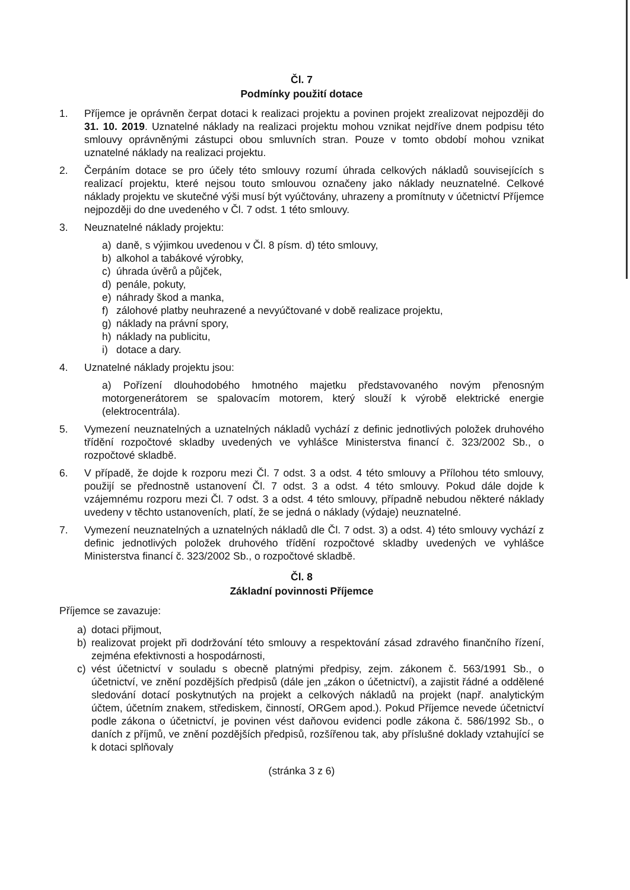Čl. 7
Podmínky použití dotace
1. Příjemce je oprávněn čerpat dotaci k realizaci projektu a povinen projekt zrealizovat nejpozději do 31. 10. 2019. Uznatelné náklady na realizaci projektu mohou vznikat nejdříve dnem podpisu této smlouvy oprávněnými zástupci obou smluvních stran. Pouze v tomto období mohou vznikat uznatelné náklady na realizaci projektu.
2. Čerpáním dotace se pro účely této smlouvy rozumí úhrada celkových nákladů souvisejících s realizací projektu, které nejsou touto smlouvou označeny jako náklady neuznatelné. Celkové náklady projektu ve skutečné výši musí být vyúčtovány, uhrazeny a promítnuty v účetnictví Příjemce nejpozději do dne uvedeného v Čl. 7 odst. 1 této smlouvy.
3. Neuznatelné náklady projektu:
a) daně, s výjimkou uvedenou v Čl. 8 písm. d) této smlouvy,
b) alkohol a tabákové výrobky,
c) úhrada úvěrů a půjček,
d) penále, pokuty,
e) náhrady škod a manka,
f) zálohové platby neuhrazené a nevyúčtované v době realizace projektu,
g) náklady na právní spory,
h) náklady na publicitu,
i) dotace a dary.
4. Uznatelné náklady projektu jsou:
a) Pořízení dlouhodobého hmotného majetku představovaného novým přenosným motorgenerátorem se spalovacím motorem, který slouží k výrobě elektrické energie (elektrocentrála).
5. Vymezení neuznatelných a uznatelných nákladů vychází z definic jednotlivých položek druhového třídění rozpočtové skladby uvedených ve vyhlášce Ministerstva financí č. 323/2002 Sb., o rozpočtové skladbě.
6. V případě, že dojde k rozporu mezi Čl. 7 odst. 3 a odst. 4 této smlouvy a Přílohou této smlouvy, použijí se přednostně ustanovení Čl. 7 odst. 3 a odst. 4 této smlouvy. Pokud dále dojde k vzájemnému rozporu mezi Čl. 7 odst. 3 a odst. 4 této smlouvy, případně nebudou některé náklady uvedeny v těchto ustanoveních, platí, že se jedná o náklady (výdaje) neuznatelné.
7. Vymezení neuznatelných a uznatelných nákladů dle Čl. 7 odst. 3) a odst. 4) této smlouvy vychází z definic jednotlivých položek druhového třídění rozpočtové skladby uvedených ve vyhlášce Ministerstva financí č. 323/2002 Sb., o rozpočtové skladbě.
Čl. 8
Základní povinnosti Příjemce
Příjemce se zavazuje:
a) dotaci přijmout,
b) realizovat projekt při dodržování této smlouvy a respektování zásad zdravého finančního řízení, zejména efektivnosti a hospodárnosti,
c) vést účetnictví v souladu s obecně platnými předpisy, zejm. zákonem č. 563/1991 Sb., o účetnictví, ve znění pozdějších předpisů (dále jen „zákon o účetnictví), a zajistit řádné a oddělené sledování dotací poskytnutých na projekt a celkových nákladů na projekt (např. analytickým účtem, účetním znakem, střediskem, činností, ORGem apod.). Pokud Příjemce nevede účetnictví podle zákona o účetnictví, je povinen vést daňovou evidenci podle zákona č. 586/1992 Sb., o daních z příjmů, ve znění pozdějších předpisů, rozšířenou tak, aby příslušné doklady vztahující se k dotaci splňovaly
(stránka 3 z 6)